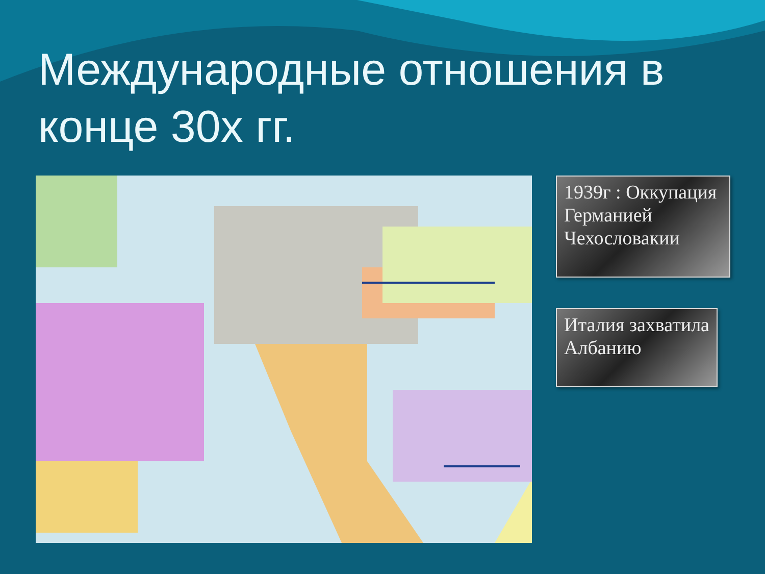Международные отношения в конце 30х гг.
1939г : Оккупация Германией Чехословакии
Италия захватила Албанию